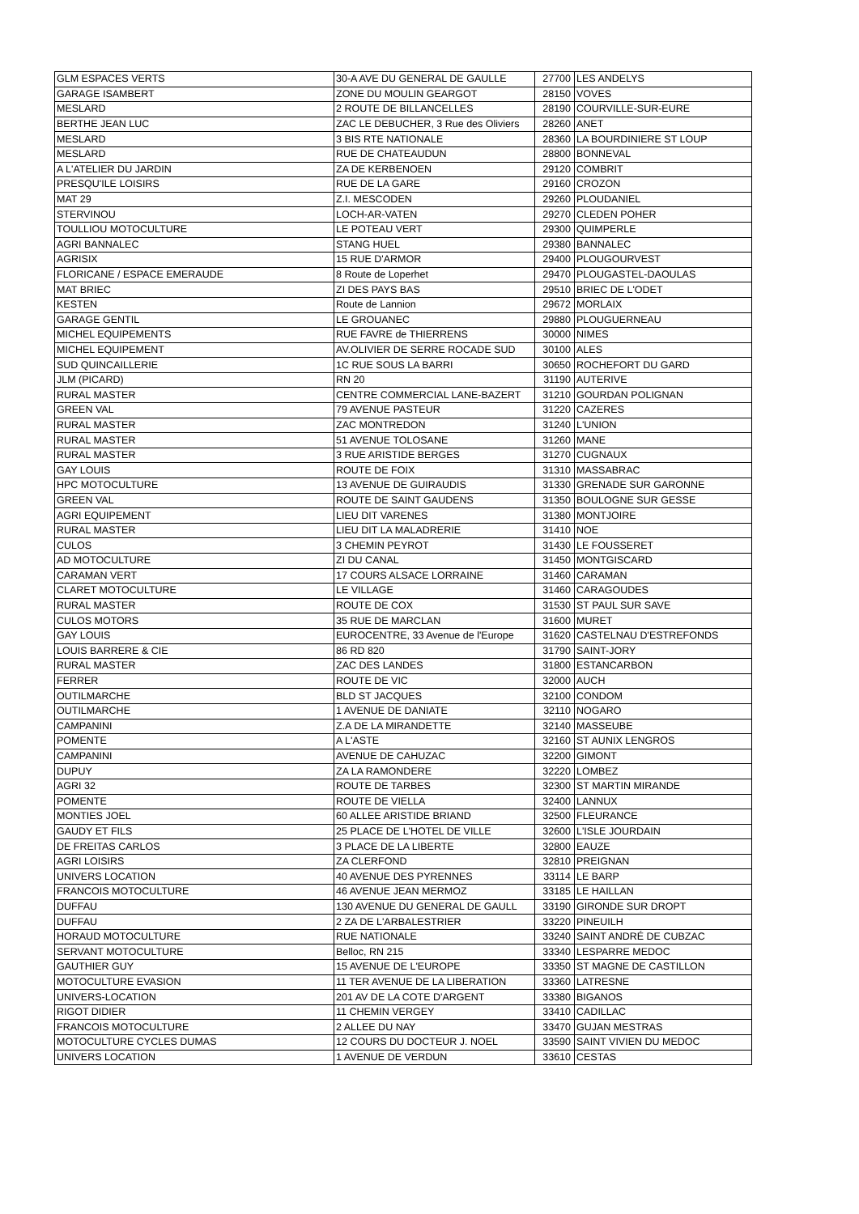| GLM ESPACES VERTS | 30-A AVE DU GENERAL DE GAULLE | 27700 | LES ANDELYS |
| GARAGE ISAMBERT | ZONE DU MOULIN GEARGOT | 28150 | VOVES |
| MESLARD | 2 ROUTE DE BILLANCELLES | 28190 | COURVILLE-SUR-EURE |
| BERTHE JEAN LUC | ZAC LE DEBUCHER, 3 Rue des Oliviers | 28260 | ANET |
| MESLARD | 3 BIS RTE NATIONALE | 28360 | LA BOURDINIERE ST LOUP |
| MESLARD | RUE DE CHATEAUDUN | 28800 | BONNEVAL |
| A L'ATELIER DU JARDIN | ZA DE KERBENOEN | 29120 | COMBRIT |
| PRESQU'ILE LOISIRS | RUE DE LA GARE | 29160 | CROZON |
| MAT 29 | Z.I. MESCODEN | 29260 | PLOUDANIEL |
| STERVINOU | LOCH-AR-VATEN | 29270 | CLEDEN POHER |
| TOULLIOU MOTOCULTURE | LE POTEAU VERT | 29300 | QUIMPERLE |
| AGRI BANNALEC | STANG HUEL | 29380 | BANNALEC |
| AGRISIX | 15 RUE D'ARMOR | 29400 | PLOUGOURVEST |
| FLORICANE / ESPACE EMERAUDE | 8 Route de Loperhet | 29470 | PLOUGASTEL-DAOULAS |
| MAT BRIEC | ZI DES PAYS BAS | 29510 | BRIEC DE L'ODET |
| KESTEN | Route de Lannion | 29672 | MORLAIX |
| GARAGE GENTIL | LE GROUANEC | 29880 | PLOUGUERNEAU |
| MICHEL EQUIPEMENTS | RUE FAVRE de THIERRENS | 30000 | NIMES |
| MICHEL EQUIPEMENT | AV.OLIVIER DE SERRE ROCADE SUD | 30100 | ALES |
| SUD QUINCAILLERIE | 1C RUE SOUS LA BARRI | 30650 | ROCHEFORT DU GARD |
| JLM (PICARD) | RN 20 | 31190 | AUTERIVE |
| RURAL MASTER | CENTRE COMMERCIAL LANE-BAZERT | 31210 | GOURDAN POLIGNAN |
| GREEN VAL | 79 AVENUE PASTEUR | 31220 | CAZERES |
| RURAL MASTER | ZAC MONTREDON | 31240 | L'UNION |
| RURAL MASTER | 51 AVENUE TOLOSANE | 31260 | MANE |
| RURAL MASTER | 3 RUE ARISTIDE BERGES | 31270 | CUGNAUX |
| GAY LOUIS | ROUTE DE FOIX | 31310 | MASSABRAC |
| HPC MOTOCULTURE | 13 AVENUE DE GUIRAUDIS | 31330 | GRENADE SUR GARONNE |
| GREEN VAL | ROUTE DE SAINT GAUDENS | 31350 | BOULOGNE SUR GESSE |
| AGRI EQUIPEMENT | LIEU DIT VARENES | 31380 | MONTJOIRE |
| RURAL MASTER | LIEU DIT LA MALADRERIE | 31410 | NOE |
| CULOS | 3 CHEMIN PEYROT | 31430 | LE FOUSSERET |
| AD MOTOCULTURE | ZI DU CANAL | 31450 | MONTGISCARD |
| CARAMAN VERT | 17 COURS ALSACE LORRAINE | 31460 | CARAMAN |
| CLARET MOTOCULTURE | LE VILLAGE | 31460 | CARAGOUDES |
| RURAL MASTER | ROUTE DE COX | 31530 | ST PAUL SUR SAVE |
| CULOS MOTORS | 35 RUE DE MARCLAN | 31600 | MURET |
| GAY LOUIS | EUROCENTRE, 33 Avenue de l'Europe | 31620 | CASTELNAU D'ESTREFONDS |
| LOUIS BARRERE & CIE | 86 RD 820 | 31790 | SAINT-JORY |
| RURAL MASTER | ZAC DES LANDES | 31800 | ESTANCARBON |
| FERRER | ROUTE DE VIC | 32000 | AUCH |
| OUTILMARCHE | BLD ST JACQUES | 32100 | CONDOM |
| OUTILMARCHE | 1 AVENUE DE DANIATE | 32110 | NOGARO |
| CAMPANINI | Z.A DE LA MIRANDETTE | 32140 | MASSEUBE |
| POMENTE | A L'ASTE | 32160 | ST AUNIX LENGROS |
| CAMPANINI | AVENUE DE CAHUZAC | 32200 | GIMONT |
| DUPUY | ZA LA RAMONDERE | 32220 | LOMBEZ |
| AGRI 32 | ROUTE DE TARBES | 32300 | ST MARTIN MIRANDE |
| POMENTE | ROUTE DE VIELLA | 32400 | LANNUX |
| MONTIES JOEL | 60 ALLEE ARISTIDE BRIAND | 32500 | FLEURANCE |
| GAUDY ET FILS | 25 PLACE DE L'HOTEL DE VILLE | 32600 | L'ISLE JOURDAIN |
| DE FREITAS CARLOS | 3 PLACE DE LA LIBERTE | 32800 | EAUZE |
| AGRI LOISIRS | ZA CLERFOND | 32810 | PREIGNAN |
| UNIVERS LOCATION | 40 AVENUE DES PYRENNES | 33114 | LE BARP |
| FRANCOIS MOTOCULTURE | 46 AVENUE JEAN MERMOZ | 33185 | LE HAILLAN |
| DUFFAU | 130 AVENUE DU GENERAL DE GAULL | 33190 | GIRONDE SUR DROPT |
| DUFFAU | 2 ZA DE L'ARBALESTRIER | 33220 | PINEUILH |
| HORAUD MOTOCULTURE | RUE NATIONALE | 33240 | SAINT ANDRÉ DE CUBZAC |
| SERVANT MOTOCULTURE | Belloc, RN 215 | 33340 | LESPARRE MEDOC |
| GAUTHIER GUY | 15 AVENUE DE L'EUROPE | 33350 | ST MAGNE DE CASTILLON |
| MOTOCULTURE EVASION | 11 TER AVENUE DE LA LIBERATION | 33360 | LATRESNE |
| UNIVERS-LOCATION | 201 AV DE LA COTE D'ARGENT | 33380 | BIGANOS |
| RIGOT DIDIER | 11 CHEMIN VERGEY | 33410 | CADILLAC |
| FRANCOIS MOTOCULTURE | 2 ALLEE DU NAY | 33470 | GUJAN MESTRAS |
| MOTOCULTURE CYCLES DUMAS | 12 COURS DU DOCTEUR J. NOEL | 33590 | SAINT VIVIEN DU MEDOC |
| UNIVERS LOCATION | 1 AVENUE DE VERDUN | 33610 | CESTAS |